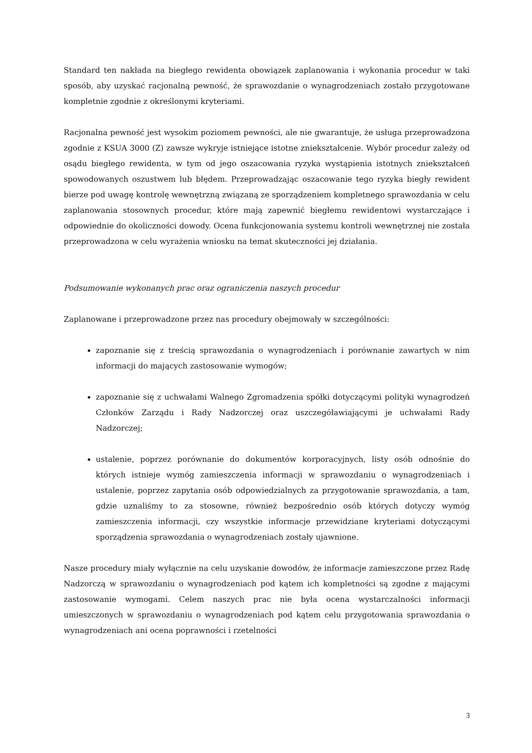Standard ten nakłada na biegłego rewidenta obowiązek zaplanowania i wykonania procedur w taki sposób, aby uzyskać racjonalną pewność, że sprawozdanie o wynagrodzeniach zostało przygotowane kompletnie zgodnie z określonymi kryteriami.
Racjonalna pewność jest wysokim poziomem pewności, ale nie gwarantuje, że usługa przeprowadzona zgodnie z KSUA 3000 (Z) zawsze wykryje istniejące istotne zniekształcenie. Wybór procedur zależy od osądu biegłego rewidenta, w tym od jego oszacowania ryzyka wystąpienia istotnych zniekształceń spowodowanych oszustwem lub błędem. Przeprowadzając oszacowanie tego ryzyka biegły rewident bierze pod uwagę kontrolę wewnętrzną związaną ze sporządzeniem kompletnego sprawozdania w celu zaplanowania stosownych procedur, które mają zapewnić biegłemu rewidentowi wystarczające i odpowiednie do okoliczności dowody. Ocena funkcjonowania systemu kontroli wewnętrznej nie została przeprowadzona w celu wyrażenia wniosku na temat skuteczności jej działania.
Podsumowanie wykonanych prac oraz ograniczenia naszych procedur
Zaplanowane i przeprowadzone przez nas procedury obejmowały w szczególności:
zapoznanie się z treścią sprawozdania o wynagrodzeniach i porównanie zawartych w nim informacji do mających zastosowanie wymogów;
zapoznanie się z uchwałami Walnego Zgromadzenia spółki dotyczącymi polityki wynagrodzeń Członków Zarządu i Rady Nadzorczej oraz uszczegóławiającymi je uchwałami Rady Nadzorczej;
ustalenie, poprzez porównanie do dokumentów korporacyjnych, listy osób odnośnie do których istnieje wymóg zamieszczenia informacji w sprawozdaniu o wynagrodzeniach i ustalenie, poprzez zapytania osób odpowiedzialnych za przygotowanie sprawozdania, a tam, gdzie uznaliśmy to za stosowne, również bezpośrednio osób których dotyczy wymóg zamieszczenia informacji, czy wszystkie informacje przewidziane kryteriami dotyczącymi sporządzenia sprawozdania o wynagrodzeniach zostały ujawnione.
Nasze procedury miały wyłącznie na celu uzyskanie dowodów, że informacje zamieszczone przez Radę Nadzorczą w sprawozdaniu o wynagrodzeniach pod kątem ich kompletności są zgodne z mającymi zastosowanie wymogami. Celem naszych prac nie była ocena wystarczalności informacji umieszczonych w sprawozdaniu o wynagrodzeniach pod kątem celu przygotowania sprawozdania o wynagrodzeniach ani ocena poprawności i rzetelności
3